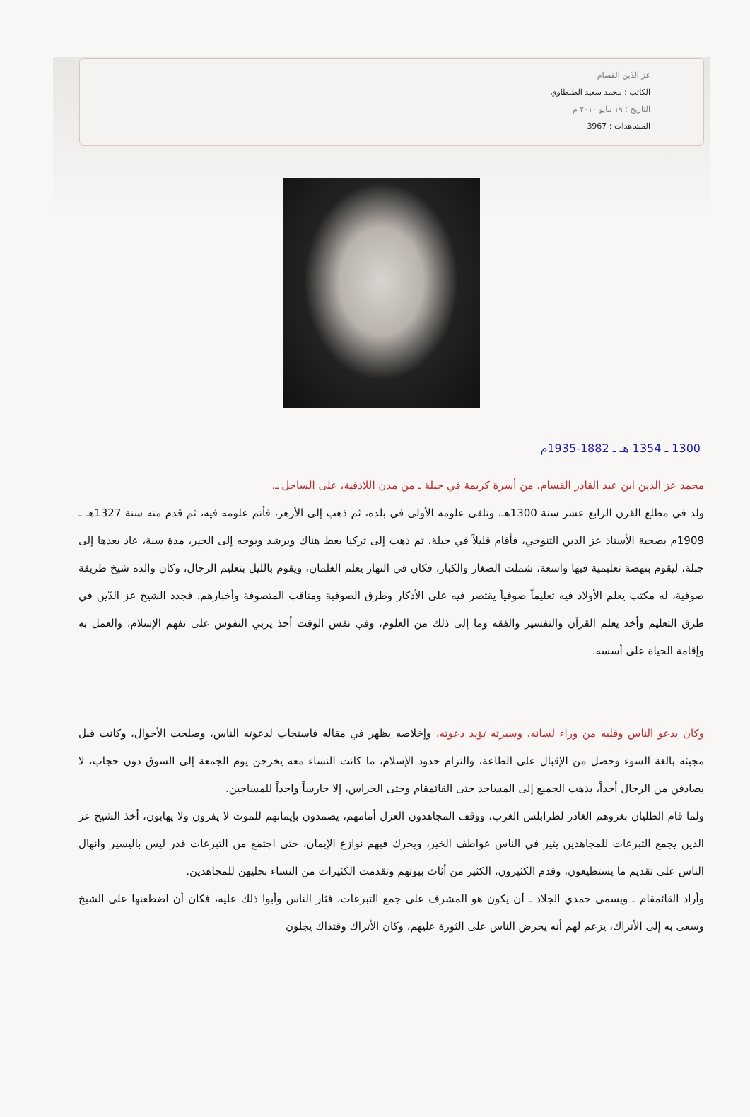عز الدّين القسام
الكاتب : محمد سعيد الطنطاوي
التاريخ : ١٩ مايو ٢٠١٠ م
المشاهدات : 3967
1300 ـ 1354 هـ ـ 1882-1935م
محمد عز الدين ابن عبد القادر القسام، من أسرة كريمة في جبلة ـ من مدن اللاذقية، على الساحل ـ.
ولد في مطلع القرن الرابع عشر سنة 1300هـ، وتلقى علومه الأولى في بلده، ثم ذهب إلى الأزهر، فأتم علومه فيه، ثم قدم منه سنة 1327هـ ـ 1909م بصحبة الأستاذ عز الدين التنوخي، فأقام قليلاً في جبلة، ثم ذهب إلى تركيا يعظ هناك ويرشد ويوجه إلى الخير، مدة سنة، عاد بعدها إلى جبلة، ليقوم بنهضة تعليمية فيها واسعة، شملت الصغار والكبار، فكان في النهار يعلم الغلمان، ويقوم بالليل بتعليم الرجال، وكان والده شيخ طريقة صوفية، له مكتب يعلم الأولاد فيه تعليماً صوفياً يقتصر فيه على الأذكار وطرق الصوفية ومناقب المتصوفة وأخبارهم. فجدد الشيخ عز الدّين في طرق التعليم وأخذ يعلم القرآن والتفسير والفقه وما إلى ذلك من العلوم، وفي نفس الوقت أخذ يربي النفوس على تفهم الإسلام، والعمل به وإقامة الحياة على أسسه.
وكان يدعو الناس وقلبه من وراء لسانه، وسيرته تؤيد دعوته، وإخلاصه يظهر في مقاله فاستجاب لدعوته الناس، وصلحت الأحوال، وكانت قبل مجيئه بالغة السوء وحصل من الإقبال على الطاعة، والتزام حدود الإسلام، ما كانت النساء معه يخرجن يوم الجمعة إلى السوق دون حجاب، لا يصادفن من الرجال أحداً، يذهب الجميع إلى المساجد حتى القائمقام وحتى الحراس، إلا حارساً واحداً للمساجين.
ولما قام الطليان بغزوهم الغادر لطرابلس الغرب، ووقف المجاهدون العزل أمامهم، يصمدون بإيمانهم للموت لا يفرون ولا يهابون، أخذ الشيخ عز الدين يجمع التبرعات للمجاهدين يثير في الناس عواطف الخير، ويحرك فيهم نوازع الإيمان، حتى اجتمع من التبرعات قدر ليس باليسير وانهال الناس على تقديم ما يستطيعون، وقدم الكثيرون، الكثير من أثاث بيوتهم وتقدمت الكثيرات من النساء بحليهن للمجاهدين.
وأراد القائمقام ـ ويسمى حمدي الجلاد ـ أن يكون هو المشرف على جمع التبرعات، فثار الناس وأبوا ذلك عليه، فكان أن اضطغنها على الشيخ وسعى به إلى الأتراك، يزعم لهم أنه يحرض الناس على الثورة عليهم، وكان الأتراك وقتذاك يجلون